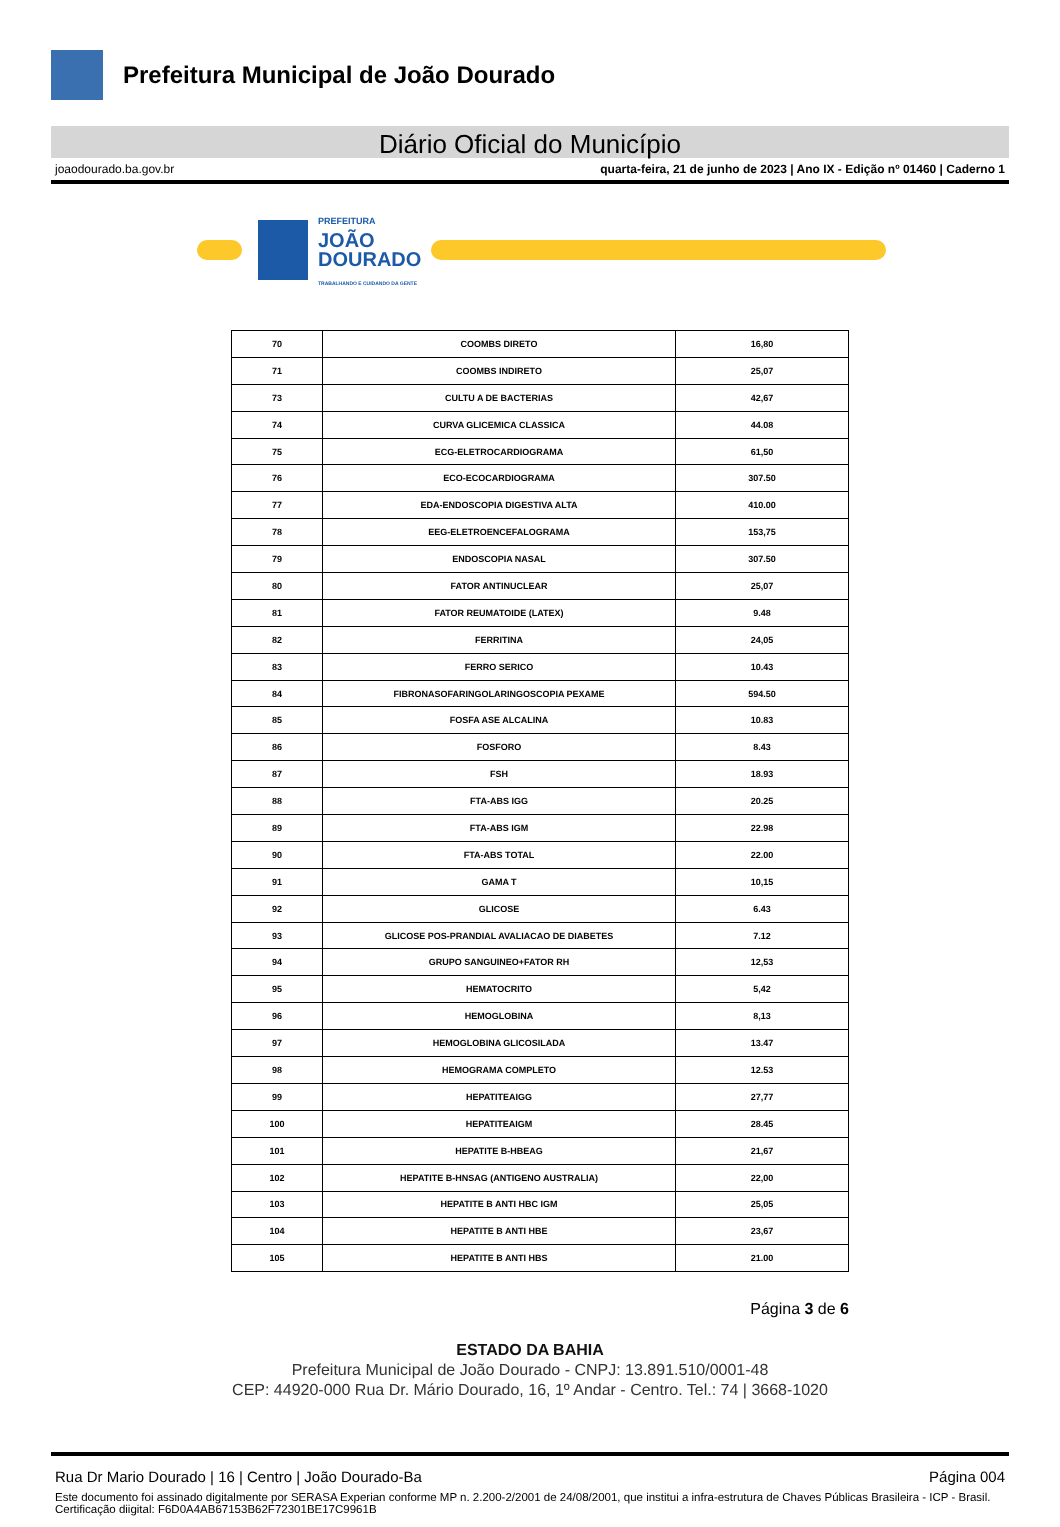Prefeitura Municipal de João Dourado
Diário Oficial do Município
joaodourado.ba.gov.br quarta-feira, 21 de junho de 2023 | Ano IX - Edição nº 01460 | Caderno 1
PREFEITURA
JOÃO
DOURADO
TRABALHANDO E CUIDANDO DA GENTE
| 70 | COOMBS DIRETO | 16,80 |
| 71 | COOMBS INDIRETO | 25,07 |
| 73 | CULTU A DE BACTERIAS | 42,67 |
| 74 | CURVA GLICEMICA CLASSICA | 44.08 |
| 75 | ECG-ELETROCARDIOGRAMA | 61,50 |
| 76 | ECO-ECOCARDIOGRAMA | 307.50 |
| 77 | EDA-ENDOSCOPIA DIGESTIVA ALTA | 410.00 |
| 78 | EEG-ELETROENCEFALOGRAMA | 153,75 |
| 79 | ENDOSCOPIA NASAL | 307.50 |
| 80 | FATOR ANTINUCLEAR | 25,07 |
| 81 | FATOR REUMATOIDE (LATEX) | 9.48 |
| 82 | FERRITINA | 24,05 |
| 83 | FERRO SERICO | 10.43 |
| 84 | FIBRONASOFARINGOLARINGOSCOPIA PEXAME | 594.50 |
| 85 | FOSFA ASE ALCALINA | 10.83 |
| 86 | FOSFORO | 8.43 |
| 87 | FSH | 18.93 |
| 88 | FTA-ABS IGG | 20.25 |
| 89 | FTA-ABS IGM | 22.98 |
| 90 | FTA-ABS TOTAL | 22.00 |
| 91 | GAMA T | 10,15 |
| 92 | GLICOSE | 6.43 |
| 93 | GLICOSE POS-PRANDIAL AVALIACAO DE DIABETES | 7.12 |
| 94 | GRUPO SANGUINEO+FATOR RH | 12,53 |
| 95 | HEMATOCRITO | 5,42 |
| 96 | HEMOGLOBINA | 8,13 |
| 97 | HEMOGLOBINA GLICOSILADA | 13.47 |
| 98 | HEMOGRAMA COMPLETO | 12.53 |
| 99 | HEPATITEAIGG | 27,77 |
| 100 | HEPATITEAIGM | 28.45 |
| 101 | HEPATITE B-HBEAG | 21,67 |
| 102 | HEPATITE B-HNSAG (ANTIGENO AUSTRALIA) | 22,00 |
| 103 | HEPATITE B ANTI HBC IGM | 25,05 |
| 104 | HEPATITE B ANTI HBE | 23,67 |
| 105 | HEPATITE B ANTI HBS | 21.00 |
Página 3 de 6
ESTADO DA BAHIA
Prefeitura Municipal de João Dourado - CNPJ: 13.891.510/0001-48
CEP: 44920-000 Rua Dr. Mário Dourado, 16, 1º Andar - Centro. Tel.: 74 | 3668-1020
Rua Dr Mario Dourado | 16 | Centro | João Dourado-Ba Página 004
Este documento foi assinado digitalmente por SERASA Experian conforme MP n. 2.200-2/2001 de 24/08/2001, que institui a infra-estrutura de Chaves Públicas Brasileira - ICP - Brasil. Certificação diigital: F6D0A4AB67153B62F72301BE17C9961B